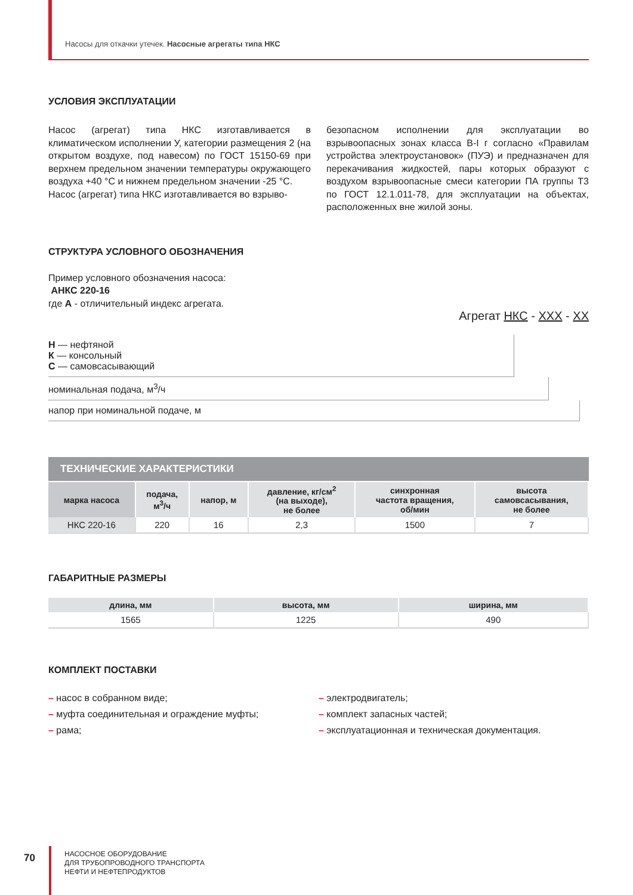Насосы для откачки утечек. Насосные агрегаты типа НКС
УСЛОВИЯ ЭКСПЛУАТАЦИИ
Насос (агрегат) типа НКС изготавливается в климатическом исполнении У, категории размещения 2 (на открытом воздухе, под навесом) по ГОСТ 15150-69 при верхнем предельном значении температуры окружающего воздуха +40 °С и нижнем предельном значении -25 °С.
Насос (агрегат) типа НКС изготавливается во взрыво-
безопасном исполнении для эксплуатации во взрывоопасных зонах класса В-I г согласно «Правилам устройства электроустановок» (ПУЭ) и предназначен для перекачивания жидкостей, пары которых образуют с воздухом взрывоопасные смеси категории ПА группы Т3 по ГОСТ 12.1.011-78, для эксплуатации на объектах, расположенных вне жилой зоны.
СТРУКТУРА УСЛОВНОГО ОБОЗНАЧЕНИЯ
Пример условного обозначения насоса:
АНКС 220-16
где А - отличительный индекс агрегата.
Агрегат НКС - ХХХ - ХХ
Н — нефтяной
К — консольный
С — самовсасывающий
номинальная подача, м<sup>3</sup>/ч
напор при номинальной подаче, м
ТЕХНИЧЕСКИЕ ХАРАКТЕРИСТИКИ
| марка насоса | подача, м<sup>3</sup>/ч | напор, м | давление, кг/см<sup>2</sup> (на выходе), не более | синхронная частота вращения, об/мин | высота самовсасывания, не более |
| --- | --- | --- | --- | --- | --- |
| НКС 220-16 | 220 | 16 | 2,3 | 1500 | 7 |
ГАБАРИТНЫЕ РАЗМЕРЫ
| длина, мм | высота, мм | ширина, мм |
| --- | --- | --- |
| 1565 | 1225 | 490 |
КОМПЛЕКТ ПОСТАВКИ
– насос в собранном виде;
– муфта соединительная и ограждение муфты;
– рама;
– электродвигатель;
– комплект запасных частей;
– эксплуатационная и техническая документация.
70
НАСОСНОЕ ОБОРУДОВАНИЕ
ДЛЯ ТРУБОПРОВОДНОГО ТРАНСПОРТА
НЕФТИ И НЕФТЕПРОДУКТОВ